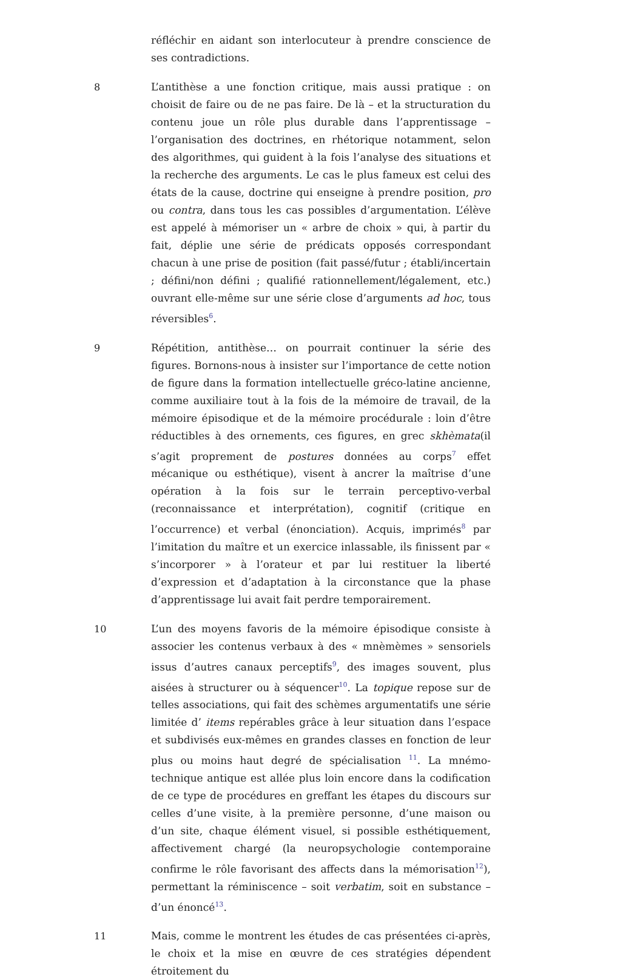réfléchir en aidant son interlocuteur à prendre conscience de ses contradictions.
8 L’antithèse a une fonction critique, mais aussi pratique : on choisit de faire ou de ne pas faire. De là – et la structuration du contenu joue un rôle plus durable dans l’apprentissage – l’organisation des doctrines, en rhétorique notamment, selon des algorithmes, qui guident à la fois l’analyse des situations et la recherche des arguments. Le cas le plus fameux est celui des états de la cause, doctrine qui enseigne à prendre position, pro ou contra, dans tous les cas possibles d’argumentation. L’élève est appelé à mémoriser un « arbre de choix » qui, à partir du fait, déplie une série de prédicats opposés correspondant chacun à une prise de position (fait passé/futur ; établi/incertain ; défini/non défini ; qualifié rationnellement/légalement, etc.) ouvrant elle-même sur une série close d’arguments ad hoc, tous réversibles<sup>6</sup>.
9 Répétition, antithèse… on pourrait continuer la série des figures. Bornons-nous à insister sur l’importance de cette notion de figure dans la formation intellectuelle gréco-latine ancienne, comme auxiliaire tout à la fois de la mémoire de travail, de la mémoire épisodique et de la mémoire procédurale : loin d’être réductibles à des ornements, ces figures, en grec skhèmata(il s’agit proprement de postures données au corps<sup>7</sup> effet mécanique ou esthétique), visent à ancrer la maîtrise d’une opération à la fois sur le terrain perceptivo-verbal (reconnaissance et interprétation), cognitif (critique en l’occurrence) et verbal (énonciation). Acquis, imprimés<sup>8</sup> par l’imitation du maître et un exercice inlassable, ils finissent par « s’incorporer » à l’orateur et par lui restituer la liberté d’expression et d’adaptation à la circonstance que la phase d’apprentissage lui avait fait perdre temporairement.
10 L’un des moyens favoris de la mémoire épisodique consiste à associer les contenus verbaux à des « mnèmèmes » sensoriels issus d’autres canaux perceptifs<sup>9</sup>, des images souvent, plus aisées à structurer ou à séquencer<sup>10</sup>. La topique repose sur de telles associations, qui fait des schèmes argumentatifs une série limitée d’ items repérables grâce à leur situation dans l’espace et subdivisés eux-mêmes en grandes classes en fonction de leur plus ou moins haut degré de spécialisation <sup>11</sup>. La mnémo-technique antique est allée plus loin encore dans la codification de ce type de procédures en greffant les étapes du discours sur celles d’une visite, à la première personne, d’une maison ou d’un site, chaque élément visuel, si possible esthétiquement, affectivement chargé (la neuropsychologie contemporaine confirme le rôle favorisant des affects dans la mémorisation<sup>12</sup>), permettant la réminiscence – soit verbatim, soit en substance – d’un énoncé<sup>13</sup>.
11 Mais, comme le montrent les études de cas présentées ci-après, le choix et la mise en œuvre de ces stratégies dépendent étroitement du